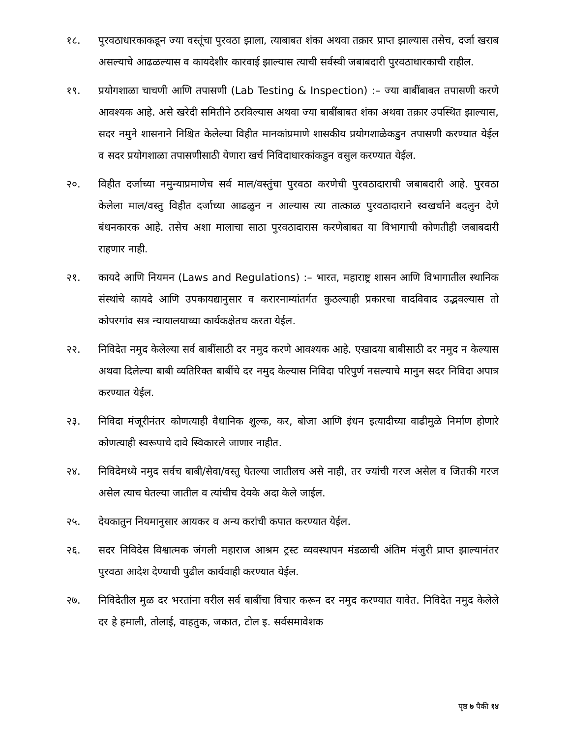१८. पुरवठाधारकाकडून ज्या वस्तूंचा पुरवठा झाला, त्याबाबत शंका अथवा तक्रार प्राप्त झाल्यास तसेच, दर्जा खराब असल्याचे आढळल्यास व कायदेशीर कारवाई झाल्यास त्याची सर्वस्वी जबाबदारी पुरवठाधारकाची राहील.
१९. प्रयोगशाळा चाचणी आणि तपासणी (Lab Testing & Inspection) :– ज्या बाबींबाबत तपासणी करणे आवश्यक आहे. असे खरेदी समितीने ठरविल्यास अथवा ज्या बाबींबाबत शंका अथवा तक्रार उपस्थित झाल्यास, सदर नमुने शासनाने निश्चित केलेल्या विहीत मानकांप्रमाणे शासकीय प्रयोगशाळेकडुन तपासणी करण्यात येईल व सदर प्रयोगशाळा तपासणीसाठी येणारा खर्च निविदाधारकांकडुन वसुल करण्यात येईल.
२०. विहीत दर्जाच्या नमुन्याप्रमाणेच सर्व माल/वस्तुंचा पुरवठा करणेची पुरवठादाराची जबाबदारी आहे. पुरवठा केलेला माल/वस्तु विहीत दर्जाच्या आढळुन न आल्यास त्या तात्काळ पुरवठादाराने स्वखर्चाने बदलुन देणे बंधनकारक आहे. तसेच अशा मालाचा साठा पुरवठादारास करणेबाबत या विभागाची कोणतीही जबाबदारी राहणार नाही.
२१. कायदे आणि नियमन (Laws and Regulations) :– भारत, महाराष्ट्र शासन आणि विभागातील स्थानिक संस्थांचे कायदे आणि उपकायद्यानुसार व करारनाम्यांतर्गत कुठल्याही प्रकारचा वादविवाद उद्भवल्यास तो कोपरगांव सत्र न्यायालयाच्या कार्यकक्षेतच करता येईल.
२२. निविदेत नमुद केलेल्या सर्व बाबींसाठी दर नमुद करणे आवश्यक आहे. एखादया बाबीसाठी दर नमुद न केल्यास अथवा दिलेल्या बाबी व्यतिरिक्त बाबींचे दर नमुद केल्यास निविदा परिपुर्ण नसल्याचे मानुन सदर निविदा अपात्र करण्यात येईल.
२३. निविदा मंजूरीनंतर कोणत्याही वैधानिक शुल्क, कर, बोजा आणि इंधन इत्यादीच्या वाढीमुळे निर्माण होणारे कोणत्याही स्वरूपाचे दावे स्विकारले जाणार नाहीत.
२४. निविदेमध्ये नमुद सर्वच बाबी/सेवा/वस्तु घेतल्या जातीलच असे नाही, तर ज्यांची गरज असेल व जितकी गरज असेल त्याच घेतल्या जातील व त्यांचीच देयके अदा केले जाईल.
२५. देयकातुन नियमानुसार आयकर व अन्य करांची कपात करण्यात येईल.
२६. सदर निविदेस विश्वात्मक जंगली महाराज आश्रम ट्रस्ट व्यवस्थापन मंडळाची अंतिम मंजुरी प्राप्त झाल्यानंतर पुरवठा आदेश देण्याची पुढील कार्यवाही करण्यात येईल.
२७. निविदेतील मुळ दर भरतांना वरील सर्व बाबींचा विचार करून दर नमुद करण्यात यावेत. निविदेत नमुद केलेले दर हे हमाली, तोलाई, वाहतुक, जकात, टोल इ. सर्वसमावेशक
पृष्ठ ७ पैकी १४